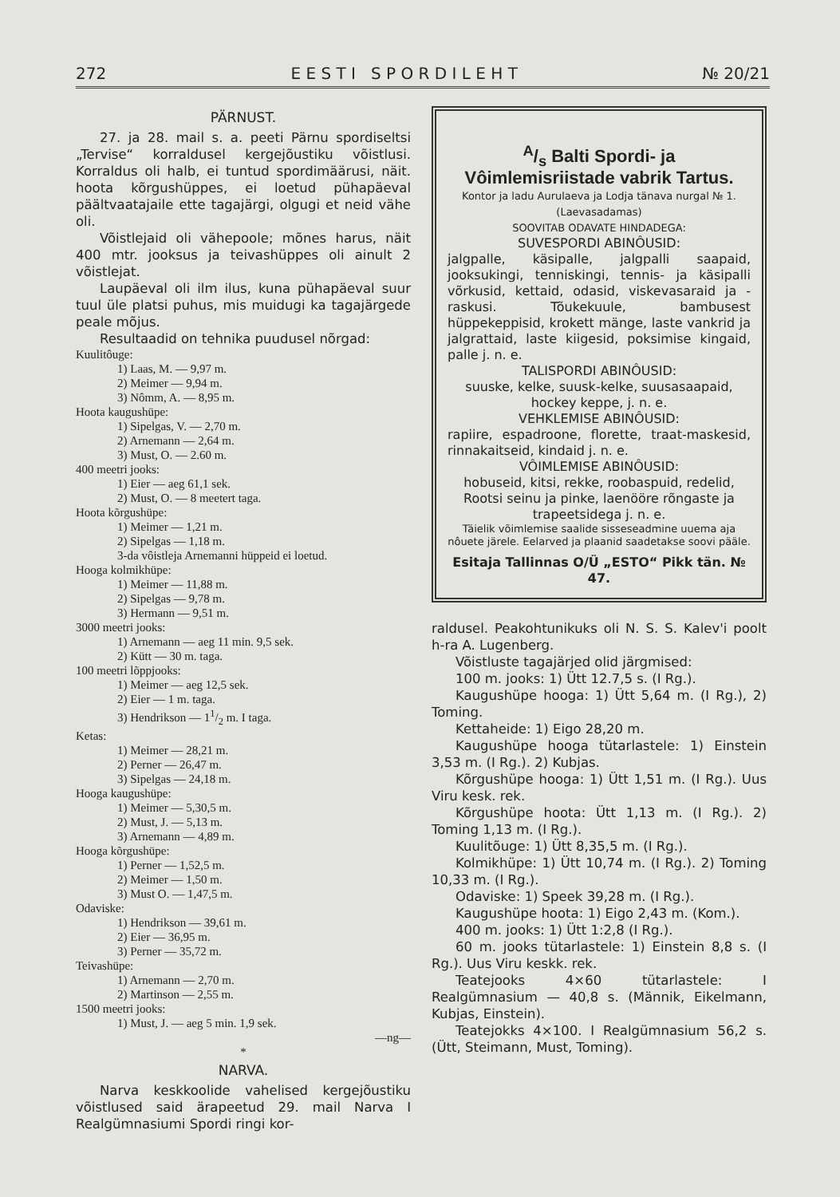272 E E S T I S P O R D I L E H T № 20/21
PÄRNUST.
27. ja 28. mail s. a. peeti Pärnu spordiseltsi „Tervise“ korraldusel kergejõustiku võistlusi. Korraldus oli halb, ei tuntud spordimäärusi, näit. hoota kõrgushüppes, ei loetud pühapäeval päältvaatajaile ette tagajärgi, olgugi et neid vähe oli.
Võistlejaid oli vähepoole; mõnes harus, näit 400 mtr. jooksus ja teivashüppes oli ainult 2 võistlejat.
Laupäeval oli ilm ilus, kuna pühapäeval suur tuul üle platsi puhus, mis muidugi ka tagajärgede peale mõjus.
Resultaadid on tehnika puudusel nõrgad:
Kuulitôuge:
1) Laas, M. — 9,97 m.
2) Meimer — 9,94 m.
3) Nômm, A. — 8,95 m.
Hoota kaugushüpe:
1) Sipelgas, V. — 2,70 m.
2) Arnemann — 2,64 m.
3) Must, O. — 2.60 m.
400 meetri jooks:
1) Eier — aeg 61,1 sek.
2) Must, O. — 8 meetert taga.
Hoota kõrgushüpe:
1) Meimer — 1,21 m.
2) Sipelgas — 1,18 m.
3-da vôistleja Arnemanni hüppeid ei loetud.
Hooga kolmikhüpe:
1) Meimer — 11,88 m.
2) Sipelgas — 9,78 m.
3) Hermann — 9,51 m.
3000 meetri jooks:
1) Arnemann — aeg 11 min. 9,5 sek.
2) Kütt — 30 m. taga.
100 meetri lõppjooks:
1) Meimer — aeg 12,5 sek.
2) Eier — 1 m. taga.
3) Hendrikson — 11/2 m. I taga.
Ketas:
1) Meimer — 28,21 m.
2) Perner — 26,47 m.
3) Sipelgas — 24,18 m.
Hooga kaugushüpe:
1) Meimer — 5,30,5 m.
2) Must, J. — 5,13 m.
3) Arnemann — 4,89 m.
Hooga kõrgushüpe:
1) Perner — 1,52,5 m.
2) Meimer — 1,50 m.
3) Must O. — 1,47,5 m.
Odaviske:
1) Hendrikson — 39,61 m.
2) Eier — 36,95 m.
3) Perner — 35,72 m.
Teivashüpe:
1) Arnemann — 2,70 m.
2) Martinson — 2,55 m.
1500 meetri jooks:
1) Must, J. — aeg 5 min. 1,9 sek.
—ng—
*
NARVA.
Narva keskkoolide vahelised kergejõustiku võistlused said ärapeetud 29. mail Narva I Realgümnasiumi Spordi ringi kor-
A/s Balti Spordi- ja Vôimlemisriistade vabrik Tartus.
Kontor ja ladu Aurulaeva ja Lodja tänava nurgal № 1. (Laevasadamas)
SOOVITAB ODAVATE HINDADEGA:
SUVESPORDI ABINÔUSID:
jalgpalle, käsipalle, jalgpalli saapaid, jooksukingi, tenniskingi, tennis- ja käsipalli võrkusid, kettaid, odasid, viskevasaraid ja -raskusi. Tõukekuule, bambusest hüppekeppisid, krokett mänge, laste vankrid ja jalgrattaid, laste kiigesid, poksimise kingaid, palle j. n. e.
TALISPORDI ABINÔUSID:
suuske, kelke, suusk-kelke, suusasaapaid, hockey keppe, j. n. e.
VEHKLEMISE ABINÔUSID:
rapiire, espadroone, florette, traat-maskesid, rinnakaitseid, kindaid j. n. e.
VÔIMLEMISE ABINÔUSID:
hobuseid, kitsi, rekke, roobaspuid, redelid, Rootsi seinu ja pinke, laenööre rõngaste ja trapeetsidega j. n. e.
Täielik võimlemise saalide sisseseadmine uuema aja nôuete järele. Eelarved ja plaanid saadetakse soovi pääle.
Esitaja Tallinnas O/Ü „ESTO“ Pikk tän. № 47.
raldusel. Peakohtunikuks oli N. S. S. Kalev'i poolt h-ra A. Lugenberg.
Võistluste tagajärjed olid järgmised:
100 m. jooks: 1) Ütt 12.7,5 s. (I Rg.).
Kaugushüpe hooga: 1) Ütt 5,64 m. (I Rg.), 2) Toming.
Kettaheide: 1) Eigo 28,20 m.
Kaugushüpe hooga tütarlastele: 1) Einstein 3,53 m. (I Rg.). 2) Kubjas.
Kõrgushüpe hooga: 1) Ütt 1,51 m. (I Rg.). Uus Viru kesk. rek.
Kõrgushüpe hoota: Ütt 1,13 m. (I Rg.). 2) Toming 1,13 m. (I Rg.).
Kuulitõuge: 1) Ütt 8,35,5 m. (I Rg.).
Kolmikhüpe: 1) Ütt 10,74 m. (I Rg.). 2) Toming 10,33 m. (I Rg.).
Odaviske: 1) Speek 39,28 m. (I Rg.).
Kaugushüpe hoota: 1) Eigo 2,43 m. (Kom.).
400 m. jooks: 1) Ütt 1:2,8 (I Rg.).
60 m. jooks tütarlastele: 1) Einstein 8,8 s. (I Rg.). Uus Viru keskk. rek.
Teatejooks 4×60 tütarlastele: I Realgümnasium — 40,8 s. (Männik, Eikelmann, Kubjas, Einstein).
Teatejokks 4×100. I Realgümnasium 56,2 s. (Ütt, Steimann, Must, Toming).